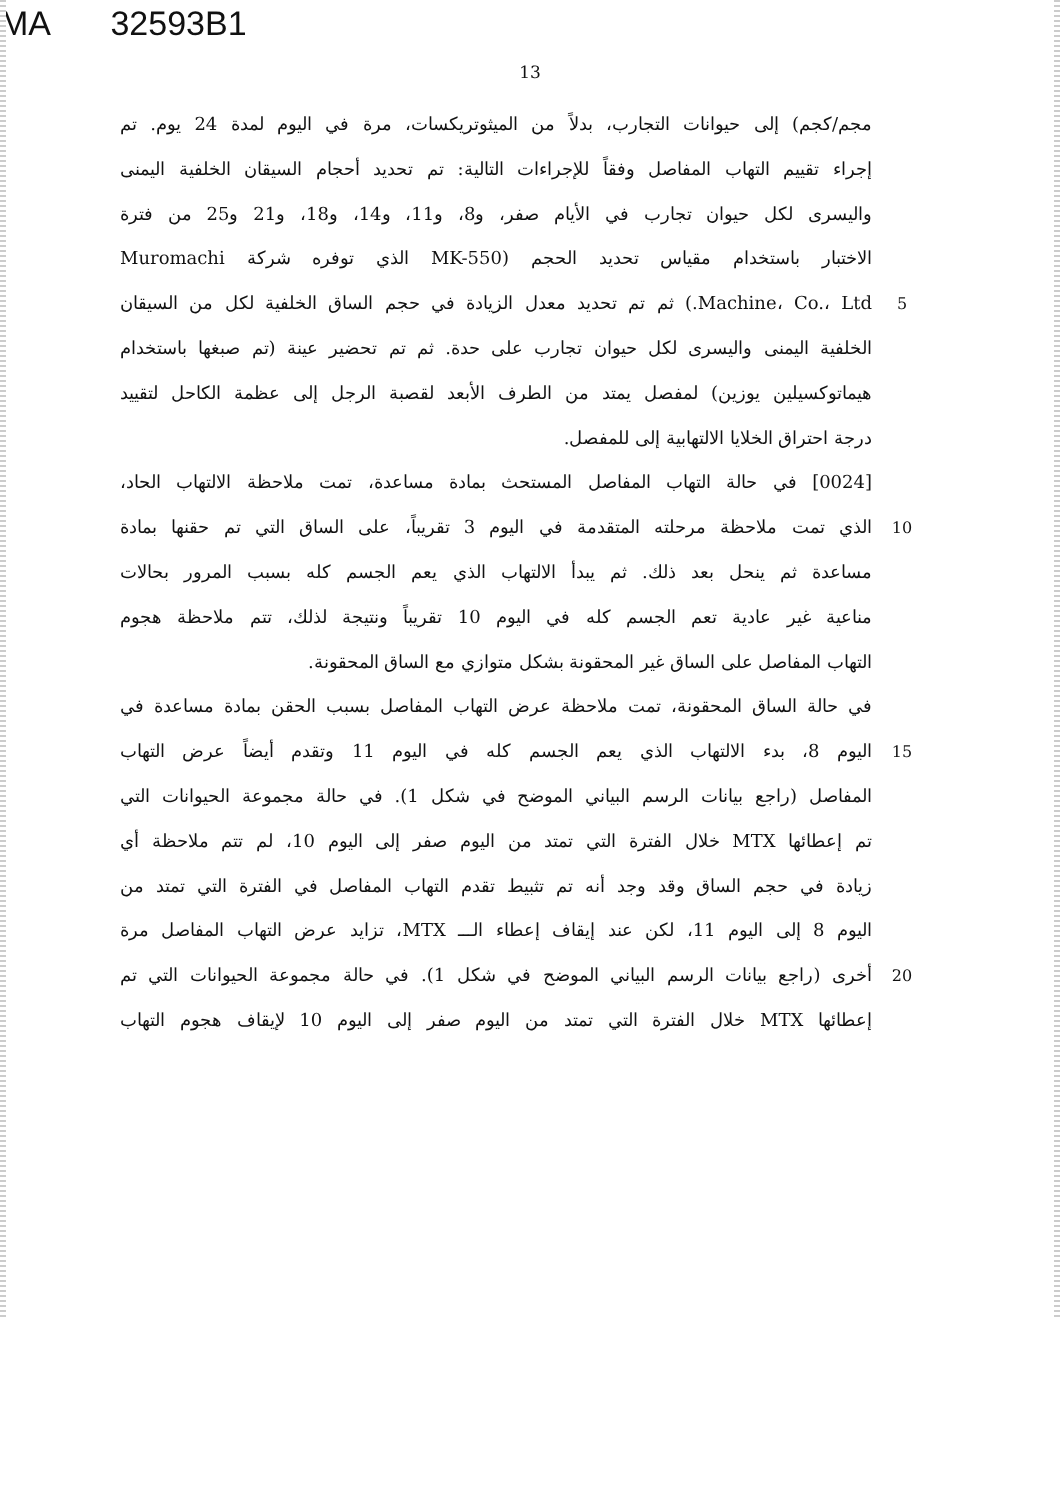MA 32593B1
13
مجم/كجم) إلى حيوانات التجارب، بدلاً من الميثوتريكسات، مرة في اليوم لمدة 24 يوم. تم
إجراء تقييم التهاب المفاصل وفقاً للإجراءات التالية: تم تحديد أحجام السيقان الخلفية اليمنى
واليسرى لكل حيوان تجارب في الأيام صفر، و8، و11، و14، و18، و21 و25 من فترة
الاختبار باستخدام مقياس تحديد الحجم (MK-550 الذي توفره شركة Muromachi
Machine، Co.، Ltd.) ثم تم تحديد معدل الزيادة في حجم الساق الخلفية لكل من السيقان
5
الخلفية اليمنى واليسرى لكل حيوان تجارب على حدة. ثم تم تحضير عينة (تم صبغها باستخدام
هيماتوكسيلين يوزين) لمفصل يمتد من الطرف الأبعد لقصبة الرجل إلى عظمة الكاحل لتقييد
درجة احتراق الخلايا الالتهابية إلى للمفصل.
[0024] في حالة التهاب المفاصل المستحث بمادة مساعدة، تمت ملاحظة الالتهاب الحاد،
الذي تمت ملاحظة مرحلته المتقدمة في اليوم 3 تقريباً، على الساق التي تم حقنها بمادة
10
مساعدة ثم ينحل بعد ذلك. ثم يبدأ الالتهاب الذي يعم الجسم كله بسبب المرور بحالات
مناعية غير عادية تعم الجسم كله في اليوم 10 تقريباً ونتيجة لذلك، تتم ملاحظة هجوم
التهاب المفاصل على الساق غير المحقونة بشكل متوازي مع الساق المحقونة.
في حالة الساق المحقونة، تمت ملاحظة عرض التهاب المفاصل بسبب الحقن بمادة مساعدة في
اليوم 8، بدء الالتهاب الذي يعم الجسم كله في اليوم 11 وتقدم أيضاً عرض التهاب
15
المفاصل (راجع بيانات الرسم البياني الموضح في شكل 1). في حالة مجموعة الحيوانات التي
تم إعطائها MTX خلال الفترة التي تمتد من اليوم صفر إلى اليوم 10، لم تتم ملاحظة أي
زيادة في حجم الساق وقد وجد أنه تم تثبيط تقدم التهاب المفاصل في الفترة التي تمتد من
اليوم 8 إلى اليوم 11، لكن عند إيقاف إعطاء الـــ MTX، تزايد عرض التهاب المفاصل مرة
أخرى (راجع بيانات الرسم البياني الموضح في شكل 1). في حالة مجموعة الحيوانات التي تم
20
إعطائها MTX خلال الفترة التي تمتد من اليوم صفر إلى اليوم 10 لإيقاف هجوم التهاب